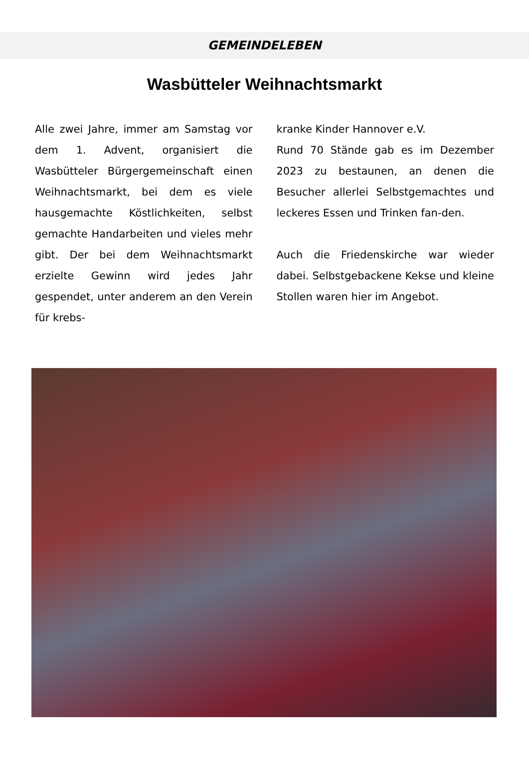GEMEINDELEBEN
Wasbütteler Weihnachtsmarkt
Alle zwei Jahre, immer am Samstag vor dem 1. Advent, organisiert die Wasbütteler Bürgergemeinschaft einen Weihnachtsmarkt, bei dem es viele hausgemachte Köstlichkeiten, selbst gemachte Handarbeiten und vieles mehr gibt. Der bei dem Weihnachtsmarkt erzielte Gewinn wird jedes Jahr gespendet, unter anderem an den Verein für krebs-
kranke Kinder Hannover e.V.
Rund 70 Stände gab es im Dezember 2023 zu bestaunen, an denen die Besucher allerlei Selbstgemachtes und leckeres Essen und Trinken fan-den.
Auch die Friedenskirche war wieder dabei. Selbstgebackene Kekse und kleine Stollen waren hier im Angebot.